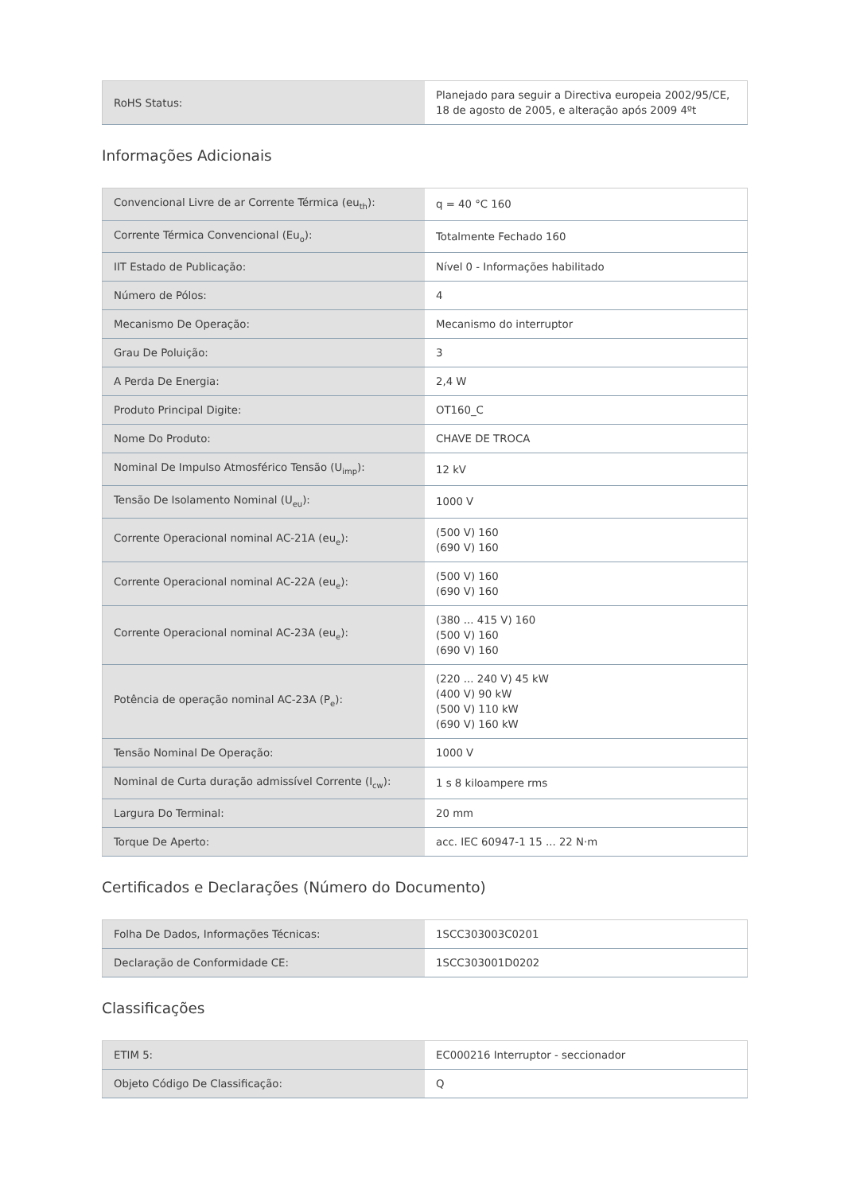| RoHS Status: | Planejado para seguir a Directiva europeia 2002/95/CE, 18 de agosto de 2005, e alteração após 2009 4ºt |
Informações Adicionais
| Convencional Livre de ar Corrente Térmica (eu<sub>th</sub>): | q = 40 °C 160 |
| Corrente Térmica Convencional (Eu<sub>o</sub>): | Totalmente Fechado 160 |
| IIT Estado de Publicação: | Nível 0 - Informações habilitado |
| Número de Pólos: | 4 |
| Mecanismo De Operação: | Mecanismo do interruptor |
| Grau De Poluição: | 3 |
| A Perda De Energia: | 2,4 W |
| Produto Principal Digite: | OT160_C |
| Nome Do Produto: | CHAVE DE TROCA |
| Nominal De Impulso Atmosférico Tensão (U<sub>imp</sub>): | 12 kV |
| Tensão De Isolamento Nominal (U<sub>eu</sub>): | 1000 V |
| Corrente Operacional nominal AC-21A (eu<sub>e</sub>): | (500 V) 160 (690 V) 160 |
| Corrente Operacional nominal AC-22A (eu<sub>e</sub>): | (500 V) 160 (690 V) 160 |
| Corrente Operacional nominal AC-23A (eu<sub>e</sub>): | (380 ... 415 V) 160 (500 V) 160 (690 V) 160 |
| Potência de operação nominal AC-23A (P<sub>e</sub>): | (220 ... 240 V) 45 kW (400 V) 90 kW (500 V) 110 kW (690 V) 160 kW |
| Tensão Nominal De Operação: | 1000 V |
| Nominal de Curta duração admissível Corrente (I<sub>cw</sub>): | 1 s 8 kiloampere rms |
| Largura Do Terminal: | 20 mm |
| Torque De Aperto: | acc. IEC 60947-1 15 ... 22 N·m |
Certificados e Declarações (Número do Documento)
| Folha De Dados, Informações Técnicas: | 1SCC303003C0201 |
| Declaração de Conformidade CE: | 1SCC303001D0202 |
Classificações
| ETIM 5: | EC000216 Interruptor - seccionador |
| Objeto Código De Classificação: | Q |